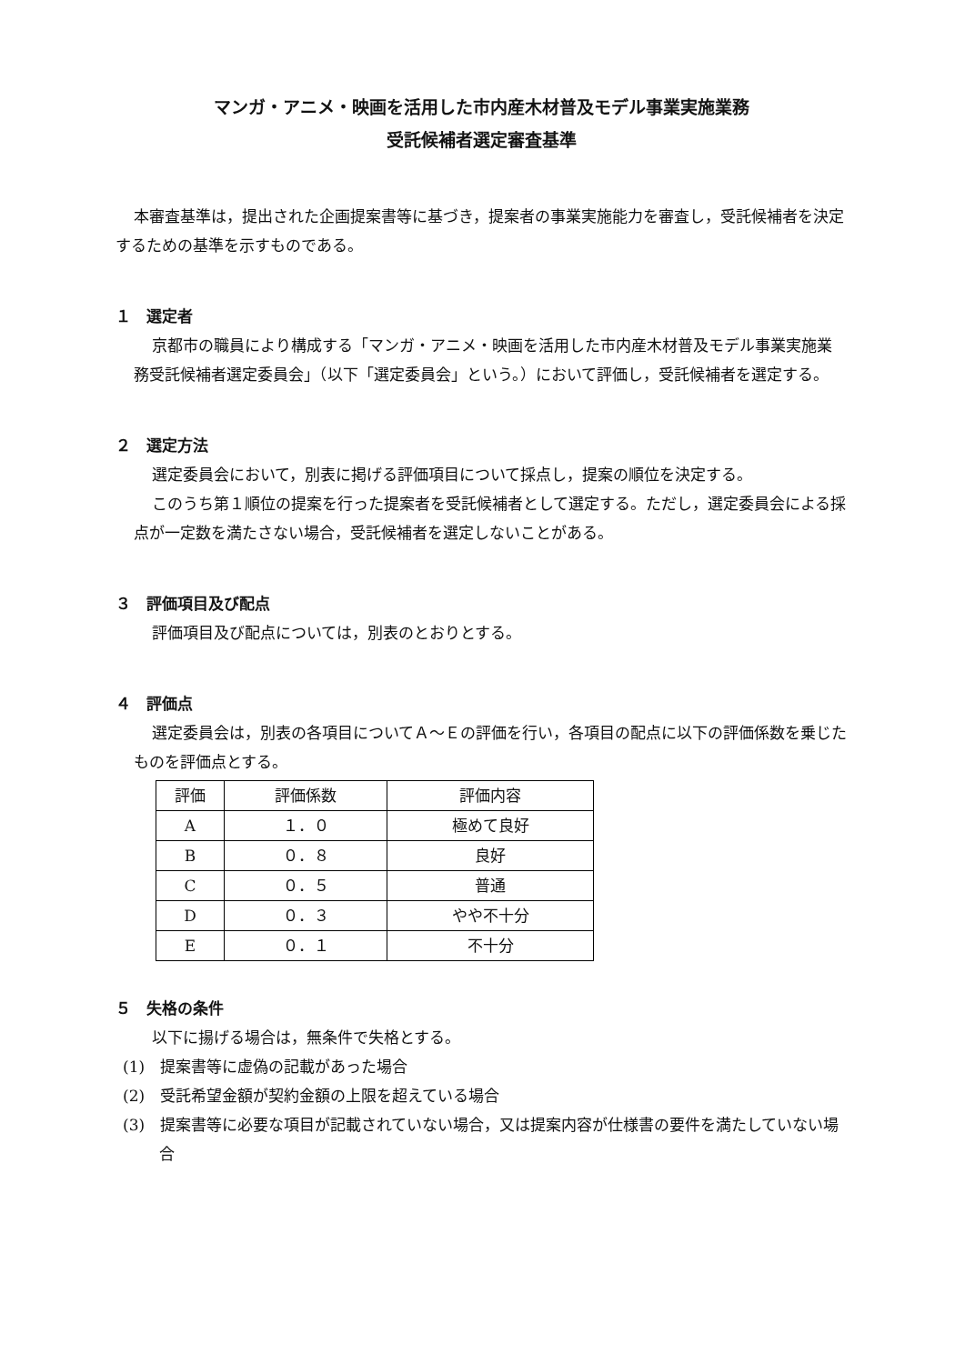マンガ・アニメ・映画を活用した市内産木材普及モデル事業実施業務
受託候補者選定審査基準
本審査基準は，提出された企画提案書等に基づき，提案者の事業実施能力を審査し，受託候補者を決定するための基準を示すものである。
１　選定者
京都市の職員により構成する「マンガ・アニメ・映画を活用した市内産木材普及モデル事業実施業務受託候補者選定委員会」（以下「選定委員会」という。）において評価し，受託候補者を選定する。
２　選定方法
選定委員会において，別表に掲げる評価項目について採点し，提案の順位を決定する。
このうち第１順位の提案を行った提案者を受託候補者として選定する。ただし，選定委員会による採点が一定数を満たさない場合，受託候補者を選定しないことがある。
３　評価項目及び配点
評価項目及び配点については，別表のとおりとする。
４　評価点
選定委員会は，別表の各項目についてＡ～Ｅの評価を行い，各項目の配点に以下の評価係数を乗じたものを評価点とする。
| 評価 | 評価係数 | 評価内容 |
| A | １．０ | 極めて良好 |
| B | ０．８ | 良好 |
| C | ０．５ | 普通 |
| D | ０．３ | やや不十分 |
| E | ０．１ | 不十分 |
５　失格の条件
以下に揚げる場合は，無条件で失格とする。
(1)　提案書等に虚偽の記載があった場合
(2)　受託希望金額が契約金額の上限を超えている場合
(3)　提案書等に必要な項目が記載されていない場合，又は提案内容が仕様書の要件を満たしていない場合